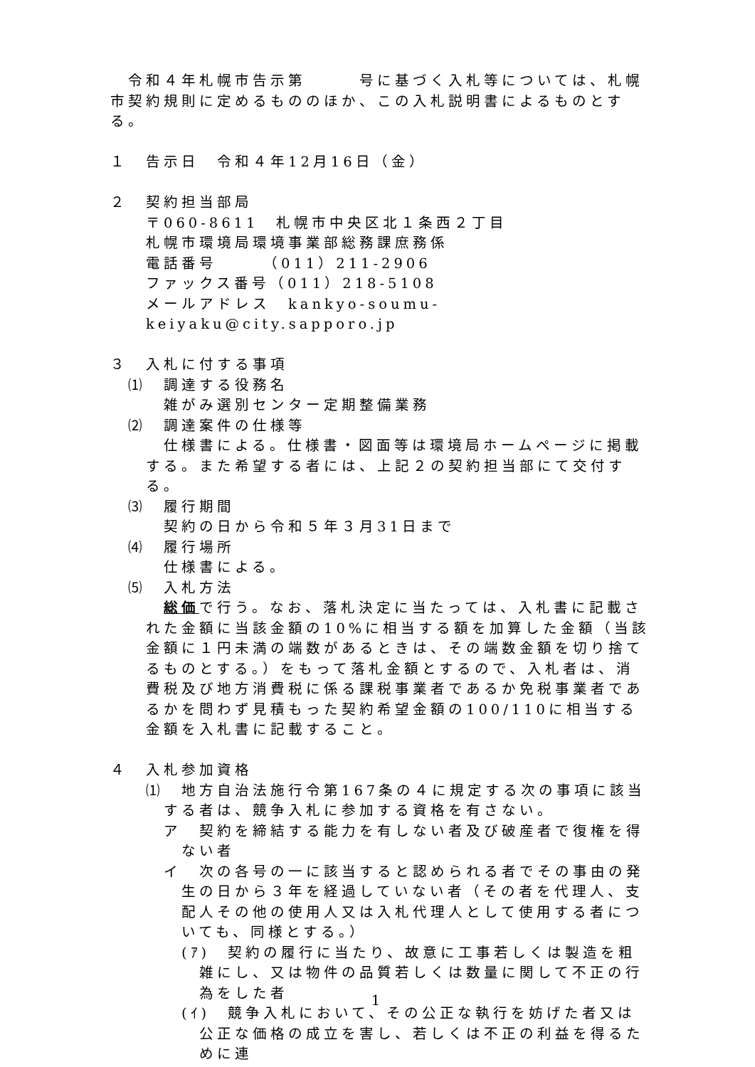令和４年札幌市告示第　　　号に基づく入札等については、札幌市契約規則に定めるもののほか、この入札説明書によるものとする。
１　告示日　令和４年12月16日（金）
２　契約担当部局
〒060-8611　札幌市中央区北１条西２丁目
札幌市環境局環境事業部総務課庶務係
電話番号　　　（011）211-2906
ファックス番号（011）218-5108
メールアドレス　kankyo-soumu-keiyaku@city.sapporo.jp
３　入札に付する事項
⑴　調達する役務名
雑がみ選別センター定期整備業務
⑵　調達案件の仕様等
仕様書による。仕様書・図面等は環境局ホームページに掲載する。また希望する者には、上記２の契約担当部にて交付する。
⑶　履行期間
契約の日から令和５年３月31日まで
⑷　履行場所
仕様書による。
⑸　入札方法
総価で行う。なお、落札決定に当たっては、入札書に記載された金額に当該金額の10%に相当する額を加算した金額（当該金額に１円未満の端数があるときは、その端数金額を切り捨てるものとする。）をもって落札金額とするので、入札者は、消費税及び地方消費税に係る課税事業者であるか免税事業者であるかを問わず見積もった契約希望金額の100/110に相当する金額を入札書に記載すること。
４　入札参加資格
⑴　地方自治法施行令第167条の４に規定する次の事項に該当する者は、競争入札に参加する資格を有さない。
ア　契約を締結する能力を有しない者及び破産者で復権を得ない者
イ　次の各号の一に該当すると認められる者でその事由の発生の日から３年を経過していない者（その者を代理人、支配人その他の使用人又は入札代理人として使用する者についても、同様とする。）
(ｱ)　契約の履行に当たり、故意に工事若しくは製造を粗雑にし、又は物件の品質若しくは数量に関して不正の行為をした者
(ｲ)　競争入札において、その公正な執行を妨げた者又は公正な価格の成立を害し、若しくは不正の利益を得るために連
1